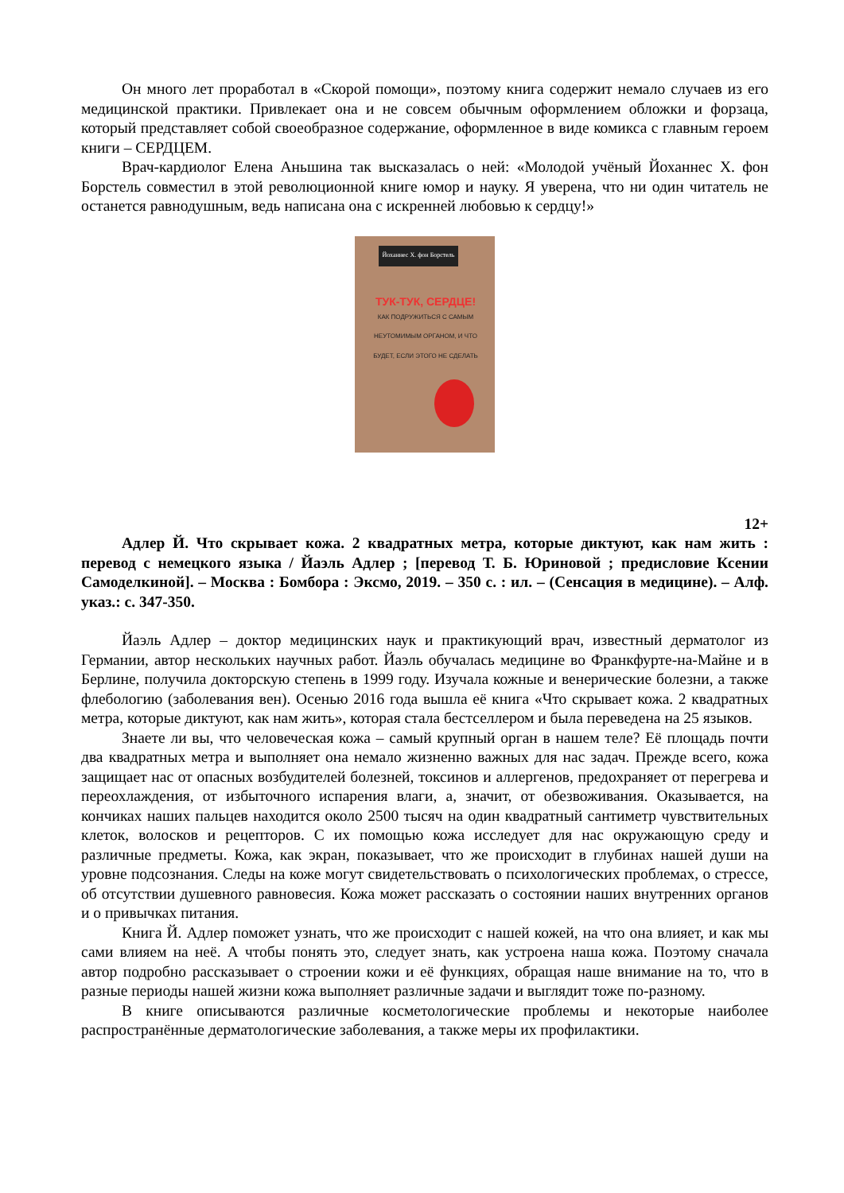Он много лет проработал в «Скорой помощи», поэтому книга содержит немало случаев из его медицинской практики. Привлекает она и не совсем обычным оформлением обложки и форзаца, который представляет собой своеобразное содержание, оформленное в виде комикса с главным героем книги – СЕРДЦЕМ.
Врач-кардиолог Елена Аньшина так высказалась о ней: «Молодой учёный Йоханнес Х. фон Борстель совместил в этой революционной книге юмор и науку. Я уверена, что ни один читатель не останется равнодушным, ведь написана она с искренней любовью к сердцу!»
Йоханнес Х. фон Борстель
ТУК-ТУК, СЕРДЦЕ!
КАК ПОДРУЖИТЬСЯ С САМЫМ НЕУТОМИМЫМ ОРГАНОМ, И ЧТО БУДЕТ, ЕСЛИ ЭТОГО НЕ СДЕЛАТЬ
12+
Адлер Й. Что скрывает кожа. 2 квадратных метра, которые диктуют, как нам жить : перевод с немецкого языка / Йаэль Адлер ; [перевод Т. Б. Юриновой ; предисловие Ксении Самоделкиной]. – Москва : Бомбора : Эксмо, 2019. – 350 с. : ил. – (Сенсация в медицине). – Алф. указ.: с. 347-350.
Йаэль Адлер – доктор медицинских наук и практикующий врач, известный дерматолог из Германии, автор нескольких научных работ. Йаэль обучалась медицине во Франкфурте-на-Майне и в Берлине, получила докторскую степень в 1999 году. Изучала кожные и венерические болезни, а также флебологию (заболевания вен). Осенью 2016 года вышла её книга «Что скрывает кожа. 2 квадратных метра, которые диктуют, как нам жить», которая стала бестселлером и была переведена на 25 языков.
Знаете ли вы, что человеческая кожа – самый крупный орган в нашем теле? Её площадь почти два квадратных метра и выполняет она немало жизненно важных для нас задач. Прежде всего, кожа защищает нас от опасных возбудителей болезней, токсинов и аллергенов, предохраняет от перегрева и переохлаждения, от избыточного испарения влаги, а, значит, от обезвоживания. Оказывается, на кончиках наших пальцев находится около 2500 тысяч на один квадратный сантиметр чувствительных клеток, волосков и рецепторов. С их помощью кожа исследует для нас окружающую среду и различные предметы. Кожа, как экран, показывает, что же происходит в глубинах нашей души на уровне подсознания. Следы на коже могут свидетельствовать о психологических проблемах, о стрессе, об отсутствии душевного равновесия. Кожа может рассказать о состоянии наших внутренних органов и о привычках питания.
Книга Й. Адлер поможет узнать, что же происходит с нашей кожей, на что она влияет, и как мы сами влияем на неё. А чтобы понять это, следует знать, как устроена наша кожа. Поэтому сначала автор подробно рассказывает о строении кожи и её функциях, обращая наше внимание на то, что в разные периоды нашей жизни кожа выполняет различные задачи и выглядит тоже по-разному.
В книге описываются различные косметологические проблемы и некоторые наиболее распространённые дерматологические заболевания, а также меры их профилактики.